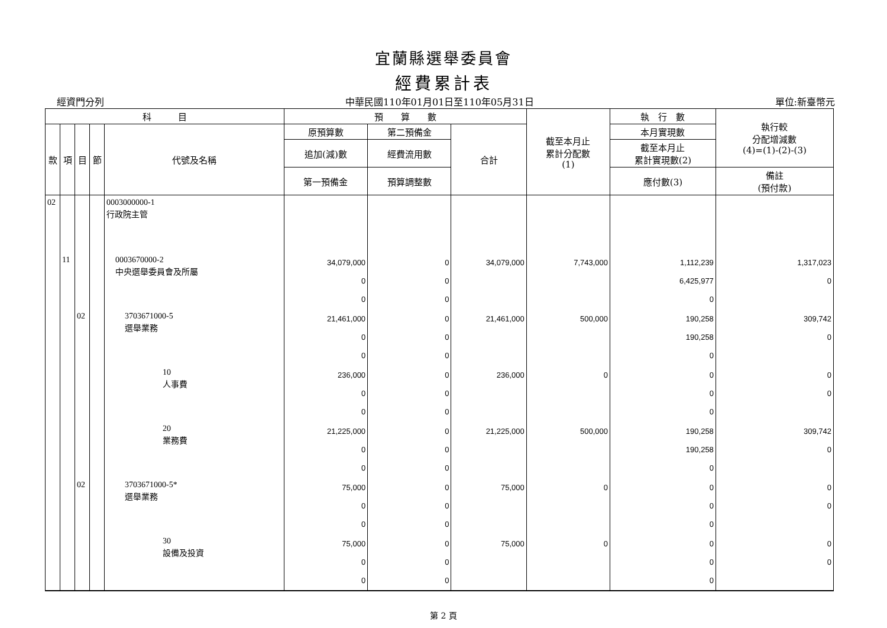宜蘭縣選舉委員會
經費累計表
經資門分列 中華民國110年01月01日至110年05月31日 單位:新臺幣元
| 科 目 | | | | | 預 算 數 | | | 截至本月止 累計分配數 (1) | 執 行 數 | 執行較 分配增減數 (4)=(1)-(2)-(3) |
| --- | --- | --- | --- | --- | --- | --- | --- | --- | --- | --- |
| 款 | 項 | 目 | 節 | 代號及名稱 | 原預算數 | 第二預備金 | 合計 | | 本月實現數 | |
| | | | | | 追加(減)數 | 經費流用數 | | | 截至本月止 累計實現數(2) | |
| | | | | | 第一預備金 | 預算調整數 | | | 應付數(3) | 備註 (預付款) |
| 02 | | | | 0003000000-1 行政院主管 | | | | | | |
| | 11 | | | 0003670000-2 中央選舉委員會及所屬 | 34,079,000 0 0 | 0 0 0 | 34,079,000 | 7,743,000 | 1,112,239 6,425,977 0 | 1,317,023 0 |
| | | 02 | | 3703671000-5 選舉業務 | 21,461,000 0 0 | 0 0 0 | 21,461,000 | 500,000 | 190,258 190,258 0 | 309,742 0 |
| | | | | 10 人事費 | 236,000 0 0 | 0 0 0 | 236,000 | 0 | 0 0 0 | 0 0 |
| | | | | 20 業務費 | 21,225,000 0 0 | 0 0 0 | 21,225,000 | 500,000 | 190,258 190,258 0 | 309,742 0 |
| | | 02 | | 3703671000-5* 選舉業務 | 75,000 0 0 | 0 0 0 | 75,000 | 0 | 0 0 0 | 0 0 |
| | | | | 30 設備及投資 | 75,000 0 0 | 0 0 0 | 75,000 | 0 | 0 0 0 | 0 0 |
第 2 頁